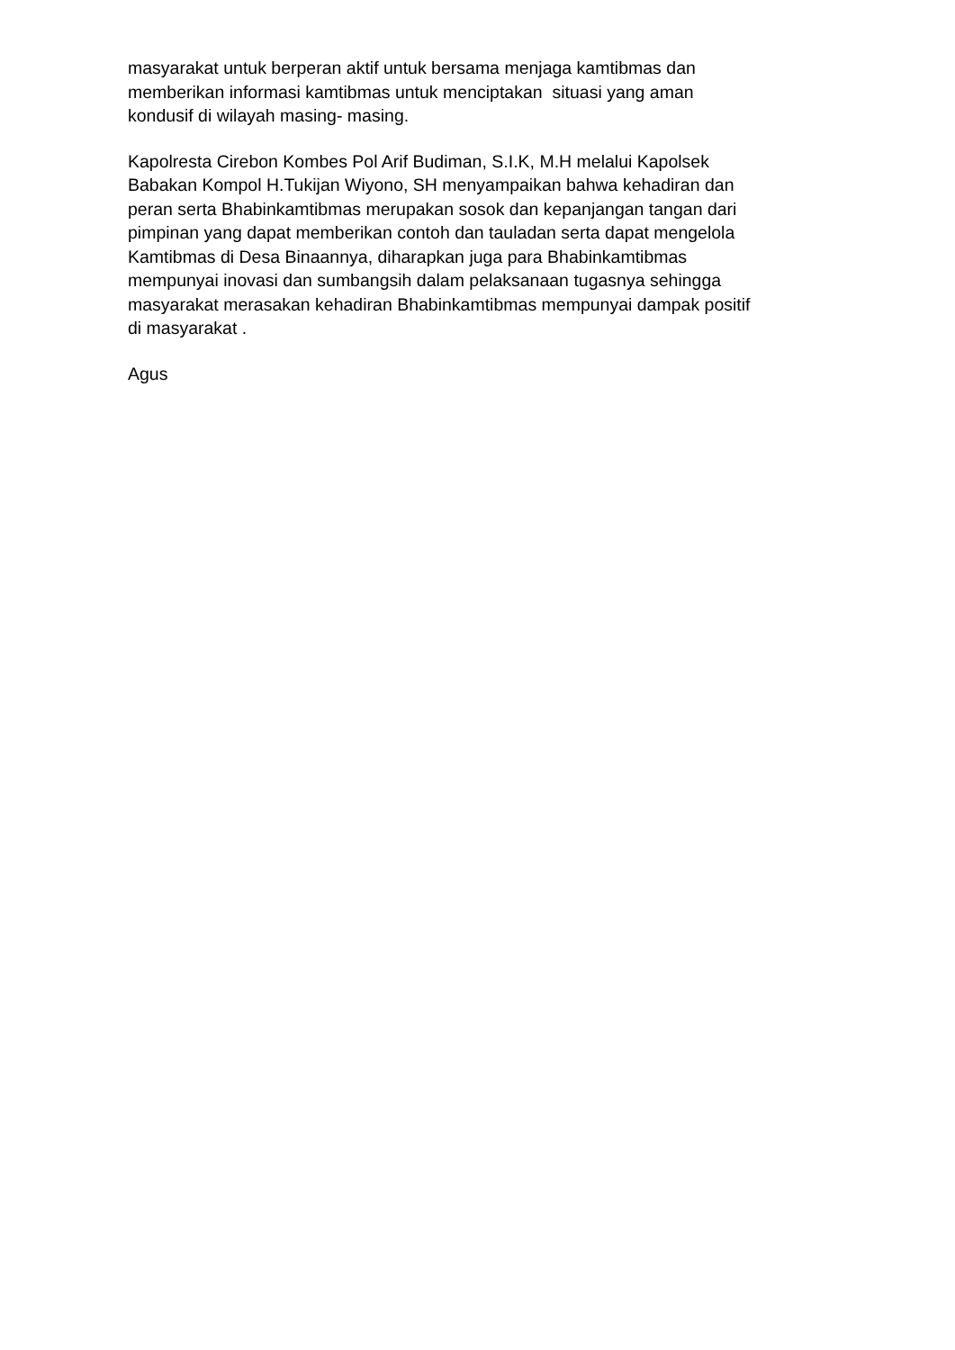masyarakat untuk berperan aktif untuk bersama menjaga kamtibmas dan
memberikan informasi kamtibmas untuk menciptakan situasi yang aman
kondusif di wilayah masing- masing.
Kapolresta Cirebon Kombes Pol Arif Budiman, S.I.K, M.H melalui Kapolsek
Babakan Kompol H.Tukijan Wiyono, SH menyampaikan bahwa kehadiran dan
peran serta Bhabinkamtibmas merupakan sosok dan kepanjangan tangan dari
pimpinan yang dapat memberikan contoh dan tauladan serta dapat mengelola
Kamtibmas di Desa Binaannya, diharapkan juga para Bhabinkamtibmas
mempunyai inovasi dan sumbangsih dalam pelaksanaan tugasnya sehingga
masyarakat merasakan kehadiran Bhabinkamtibmas mempunyai dampak positif
di masyarakat .
Agus